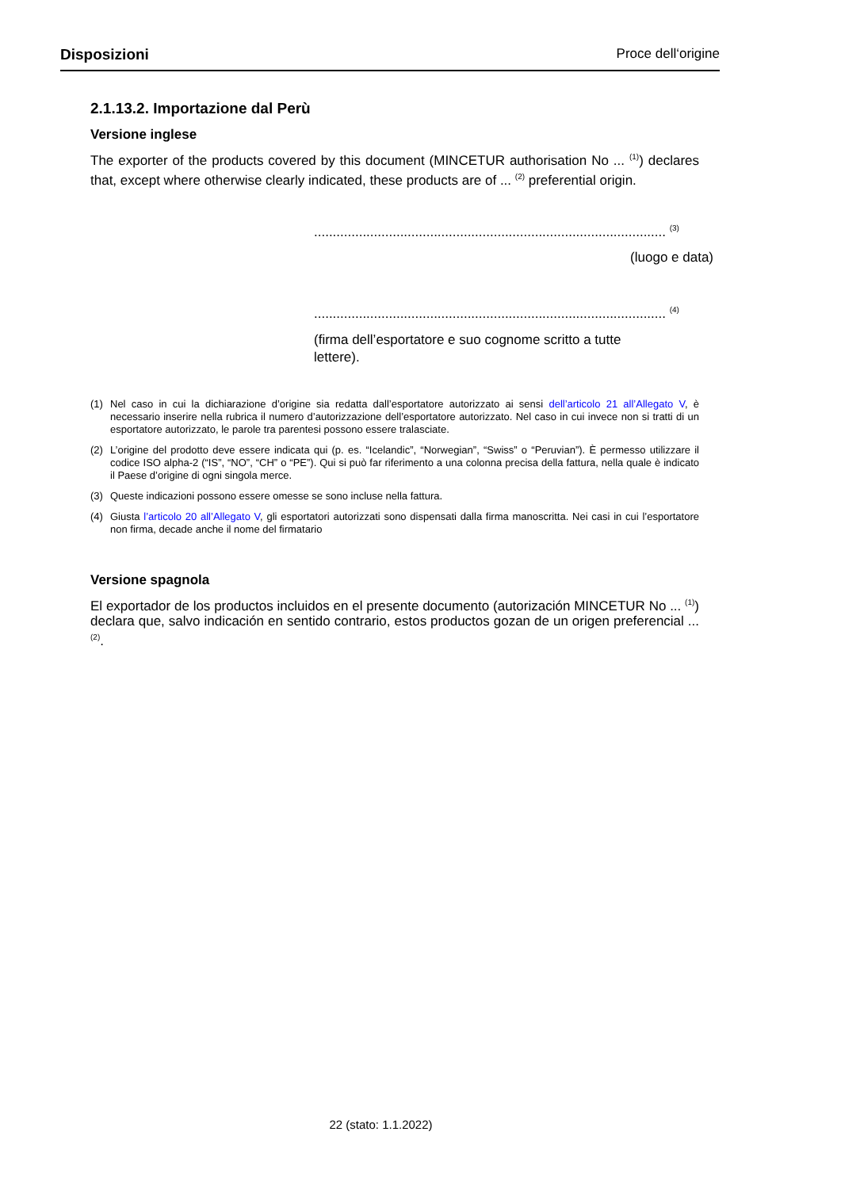Disposizioni Proce dell‘origine
2.1.13.2. Importazione dal Perù
Versione inglese
The exporter of the products covered by this document (MINCETUR authorisation No ... <sup>(1)</sup>) declares that, except where otherwise clearly indicated, these products are of ... <sup>(2)</sup> preferential origin.
.............................................................................................. <sup>(3)</sup>
(luogo e data)
.............................................................................................. <sup>(4)</sup>
(firma dell’esportatore e suo cognome scritto a tutte lettere).
(1) Nel caso in cui la dichiarazione d’origine sia redatta dall’esportatore autorizzato ai sensi dell’articolo 21 all’Allegato V, è necessario inserire nella rubrica il numero d’autorizzazione dell’esportatore autorizzato. Nel caso in cui invece non si tratti di un esportatore autorizzato, le parole tra parentesi possono essere tralasciate.
(2) L’origine del prodotto deve essere indicata qui (p. es. “Icelandic”, “Norwegian”, “Swiss” o “Peruvian”). È permesso utilizzare il codice ISO alpha-2 (“IS”, “NO”, “CH” o “PE”). Qui si può far riferimento a una colonna precisa della fattura, nella quale è indicato il Paese d’origine di ogni singola merce.
(3) Queste indicazioni possono essere omesse se sono incluse nella fattura.
(4) Giusta l’articolo 20 all’Allegato V, gli esportatori autorizzati sono dispensati dalla firma manoscritta. Nei casi in cui l’esportatore non firma, decade anche il nome del firmatario
Versione spagnola
El exportador de los productos incluidos en el presente documento (autorización MINCETUR No ... <sup>(1)</sup>) declara que, salvo indicación en sentido contrario, estos productos gozan de un origen preferencial ... <sup>(2)</sup>.
22 (stato: 1.1.2022)